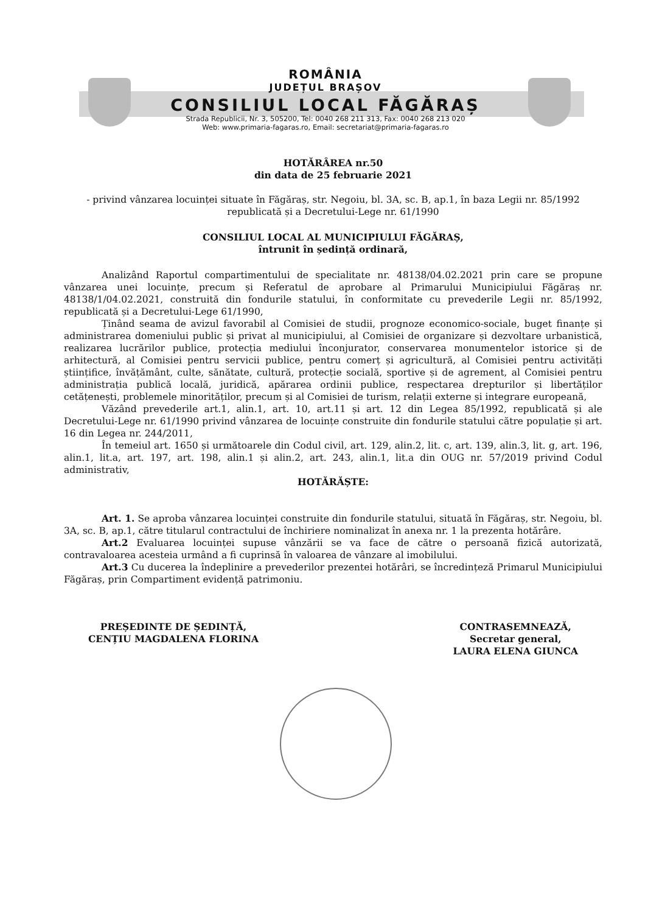ROMÂNIA
JUDEȚUL BRAȘOV
CONSILIUL LOCAL FĂGĂRAȘ
Strada Republicii, Nr. 3, 505200, Tel: 0040 268 211 313, Fax: 0040 268 213 020
Web: www.primaria-fagaras.ro, Email: secretariat@primaria-fagaras.ro
HOTĂRÂREA nr.50
din data de 25 februarie 2021
- privind vânzarea locuinței situate în Făgăraș, str. Negoiu, bl. 3A, sc. B, ap.1, în baza Legii nr. 85/1992 republicată și a Decretului-Lege nr. 61/1990
CONSILIUL LOCAL AL MUNICIPIULUI FĂGĂRAȘ,
întrunit în ședință ordinară,
Analizând Raportul compartimentului de specialitate nr. 48138/04.02.2021 prin care se propune vânzarea unei locuințe, precum și Referatul de aprobare al Primarului Municipiului Făgăraș nr. 48138/1/04.02.2021, construită din fondurile statului, în conformitate cu prevederile Legii nr. 85/1992, republicată și a Decretului-Lege 61/1990,
Ținând seama de avizul favorabil al Comisiei de studii, prognoze economico-sociale, buget finanțe și administrarea domeniului public și privat al municipiului, al Comisiei de organizare și dezvoltare urbanistică, realizarea lucrărilor publice, protecția mediului înconjurator, conservarea monumentelor istorice și de arhitectură, al Comisiei pentru servicii publice, pentru comerț și agricultură, al Comisiei pentru activități științifice, învățământ, culte, sănătate, cultură, protecție socială, sportive și de agrement, al Comisiei pentru administrația publică locală, juridică, apărarea ordinii publice, respectarea drepturilor și libertăților cetățenești, problemele minorităților, precum și al Comisiei de turism, relații externe și integrare europeană,
Văzând prevederile art.1, alin.1, art. 10, art.11 și art. 12 din Legea 85/1992, republicată și ale Decretului-Lege nr. 61/1990 privind vânzarea de locuințe construite din fondurile statului către populație și art. 16 din Legea nr. 244/2011,
În temeiul art. 1650 și următoarele din Codul civil, art. 129, alin.2, lit. c, art. 139, alin.3, lit. g, art. 196, alin.1, lit.a, art. 197, art. 198, alin.1 și alin.2, art. 243, alin.1, lit.a din OUG nr. 57/2019 privind Codul administrativ,
HOTĂRĂȘTE:
Art. 1. Se aproba vânzarea locuinței construite din fondurile statului, situată în Făgăraș, str. Negoiu, bl. 3A, sc. B, ap.1, către titularul contractului de închiriere nominalizat în anexa nr. 1 la prezenta hotărâre.
Art.2 Evaluarea locuinței supuse vânzării se va face de către o persoană fizică autorizată, contravaloarea acesteia urmând a fi cuprinsă în valoarea de vânzare al imobilului.
Art.3 Cu ducerea la îndeplinire a prevederilor prezentei hotărâri, se încredințeză Primarul Municipiului Făgăraș, prin Compartiment evidență patrimoniu.
PREȘEDINTE DE ȘEDINȚĂ,
CENȚIU MAGDALENA FLORINA
CONTRASEMNEAZĂ,
Secretar general,
LAURA ELENA GIUNCA